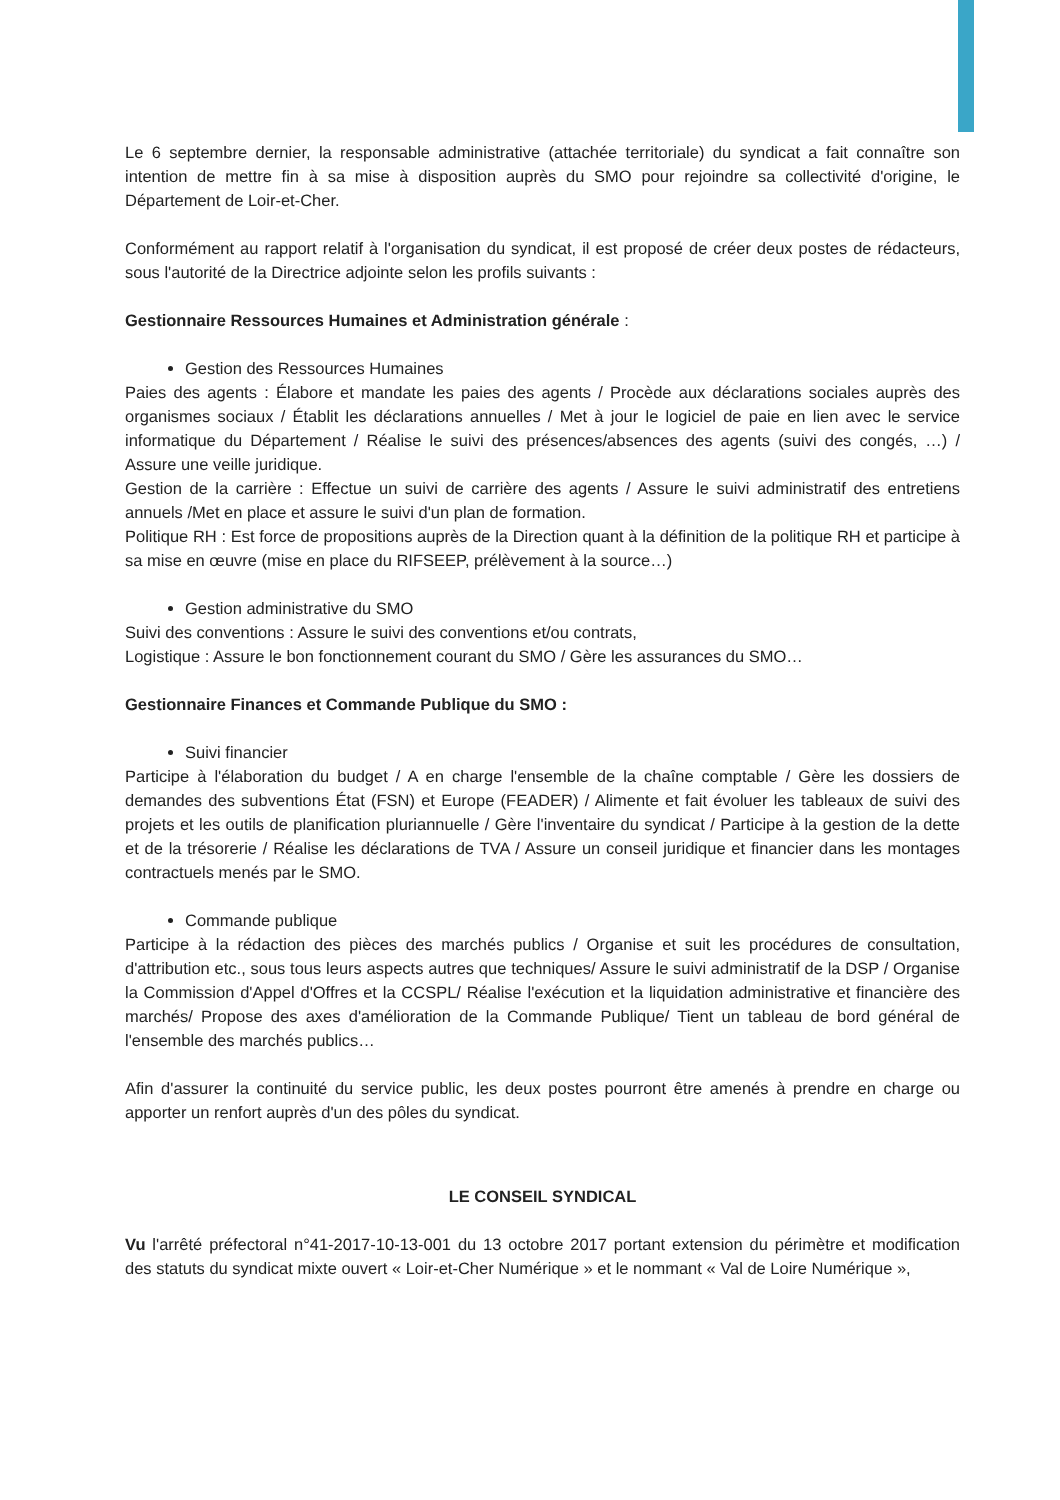Le 6 septembre dernier, la responsable administrative (attachée territoriale) du syndicat a fait connaître son intention de mettre fin à sa mise à disposition auprès du SMO pour rejoindre sa collectivité d'origine, le Département de Loir-et-Cher.
Conformément au rapport relatif à l'organisation du syndicat, il est proposé de créer deux postes de rédacteurs, sous l'autorité de la Directrice adjointe selon les profils suivants :
Gestionnaire Ressources Humaines et Administration générale :
Gestion des Ressources Humaines
Paies des agents : Élabore et mandate les paies des agents / Procède aux déclarations sociales auprès des organismes sociaux / Établit les déclarations annuelles / Met à jour le logiciel de paie en lien avec le service informatique du Département / Réalise le suivi des présences/absences des agents (suivi des congés, …) / Assure une veille juridique.
Gestion de la carrière : Effectue un suivi de carrière des agents / Assure le suivi administratif des entretiens annuels /Met en place et assure le suivi d'un plan de formation.
Politique RH : Est force de propositions auprès de la Direction quant à la définition de la politique RH et participe à sa mise en œuvre (mise en place du RIFSEEP, prélèvement à la source…)
Gestion administrative du SMO
Suivi des conventions : Assure le suivi des conventions et/ou contrats,
Logistique : Assure le bon fonctionnement courant du SMO / Gère les assurances du SMO…
Gestionnaire Finances et Commande Publique du SMO :
Suivi financier
Participe à l'élaboration du budget / A en charge l'ensemble de la chaîne comptable / Gère les dossiers de demandes des subventions État (FSN) et Europe (FEADER) / Alimente et fait évoluer les tableaux de suivi des projets et les outils de planification pluriannuelle / Gère l'inventaire du syndicat / Participe à la gestion de la dette et de la trésorerie / Réalise les déclarations de TVA / Assure un conseil juridique et financier dans les montages contractuels menés par le SMO.
Commande publique
Participe à la rédaction des pièces des marchés publics / Organise et suit les procédures de consultation, d'attribution etc., sous tous leurs aspects autres que techniques/ Assure le suivi administratif de la DSP / Organise la Commission d'Appel d'Offres et la CCSPL/ Réalise l'exécution et la liquidation administrative et financière des marchés/ Propose des axes d'amélioration de la Commande Publique/ Tient un tableau de bord général de l'ensemble des marchés publics…
Afin d'assurer la continuité du service public, les deux postes pourront être amenés à prendre en charge ou apporter un renfort auprès d'un des pôles du syndicat.
LE CONSEIL SYNDICAL
Vu l'arrêté préfectoral n°41-2017-10-13-001 du 13 octobre 2017 portant extension du périmètre et modification des statuts du syndicat mixte ouvert « Loir-et-Cher Numérique » et le nommant « Val de Loire Numérique »,